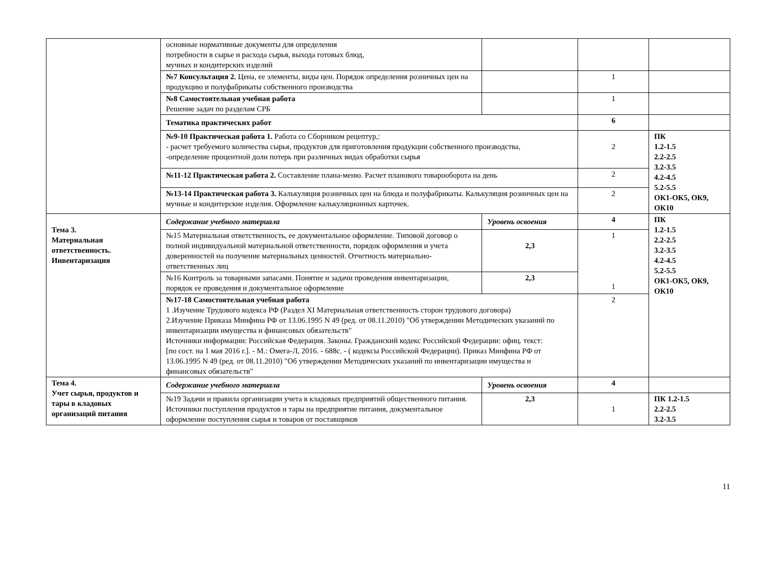| | основные нормативные документы для определения потребности в сырье и расхода сырья, выхода готовых блюд, мучных и кондитерских изделий | | | |
| | №7 Консультация 2. Цена, ее элементы, виды цен. Порядок определения розничных цен на продукцию и полуфабрикаты собственного производства | | 1 | |
| | №8 Самостоятельная учебная работа Решение задач по разделам СРБ | | 1 | |
| | Тематика практических работ | | 6 | |
| | №9-10 Практическая работа 1. Работа со Сборником рецептур,: - расчет требуемого количества сырья, продуктов для приготовления продукции собственного производства, -определение процентной доли потерь при различных видах обработки сырья | | 2 | ПК 1.2-1.5 2.2-2.5 3.2-3.5 4.2-4.5 5.2-5.5 ОК1-ОК5, ОК9, ОК10 |
| | №11-12 Практическая работа 2. Составление плана-меню. Расчет планового товарооборота на день | | 2 | |
| | №13-14 Практическая работа 3. Калькуляция розничных цен на блюда и полуфабрикаты. Калькуляция розничных цен на мучные и кондитерские изделия. Оформление калькуляционных карточек. | | 2 | |
| Тема 3. Материальная ответственность. Инвентаризация | Содержание учебного материала | Уровень освоения | 4 | ПК 1.2-1.5 2.2-2.5 3.2-3.5 4.2-4.5 5.2-5.5 ОК1-ОК5, ОК9, ОК10 |
| | №15 Материальная ответственность, ее документальное оформление. Типовой договор о полной индивидуальной материальной ответственности, порядок оформления и учета доверенностей на получение материальных ценностей. Отчетность материально- ответственных лиц | 2,3 | 1 1 | |
| | №16 Контроль за товарными запасами. Понятие и задачи проведения инвентаризации, порядок ее проведения и документальное оформление | 2,3 | | |
| | №17-18 Самостоятельная учебная работа 1 .Изучение Трудового кодекса РФ (Раздел XI Материальная ответственность сторон трудового договора) 2.Изучение Приказа Минфина РФ от 13.06.1995 N 49 (ред. от 08.11.2010) "Об утверждении Методических указаний по инвентаризации имущества и финансовых обязательств" Источники информации: Российская Федерация. Законы. Гражданский кодекс Российской Федерации: офиц. текст: [по сост. на 1 мая 2016 г.]. - М.: Омега-Л, 2016. - 688с. - ( кодексы Российской Федерации). Приказ Минфина РФ от 13.06.1995 N 49 (ред. от 08.11.2010) "Об утверждении Методических указаний по инвентаризации имущества и финансовых обязательств" | | 2 | |
| Тема 4. Учет сырья, продуктов и тары в кладовых организаций питания | Содержание учебного материала | Уровень освоения | 4 | |
| | №19 Задачи и правила организации учета в кладовых предприятий общественного питания. Источники поступления продуктов и тары на предприятие питания, документальное оформление поступления сырья и товаров от поставщиков | 2,3 | 1 | ПК 1.2-1.5 2.2-2.5 3.2-3.5 |
11